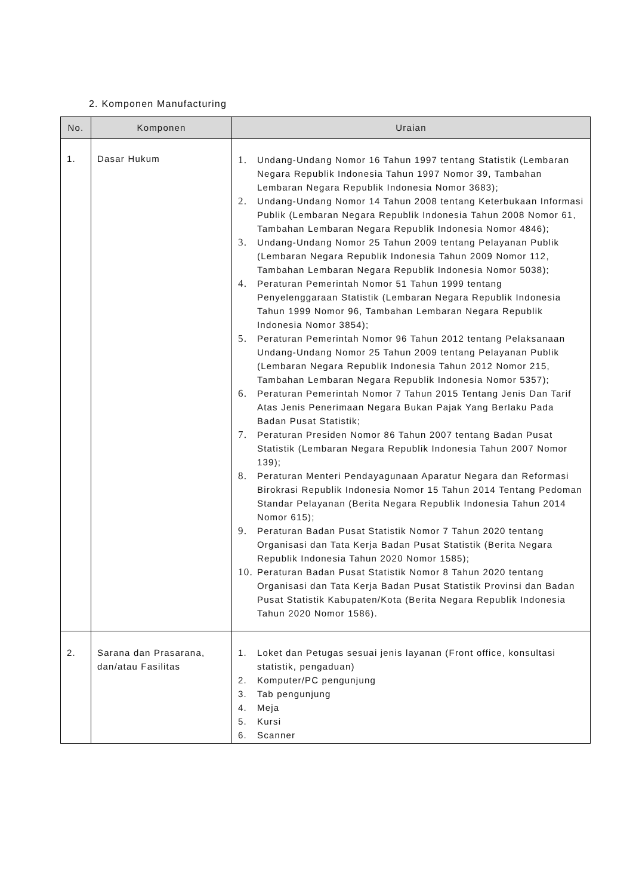2. Komponen Manufacturing
| No. | Komponen | Uraian |
| --- | --- | --- |
| 1. | Dasar Hukum | 1. Undang-Undang Nomor 16 Tahun 1997 tentang Statistik (Lembaran Negara Republik Indonesia Tahun 1997 Nomor 39, Tambahan Lembaran Negara Republik Indonesia Nomor 3683); 2. Undang-Undang Nomor 14 Tahun 2008 tentang Keterbukaan Informasi Publik (Lembaran Negara Republik Indonesia Tahun 2008 Nomor 61, Tambahan Lembaran Negara Republik Indonesia Nomor 4846); 3. Undang-Undang Nomor 25 Tahun 2009 tentang Pelayanan Publik (Lembaran Negara Republik Indonesia Tahun 2009 Nomor 112, Tambahan Lembaran Negara Republik Indonesia Nomor 5038); 4. Peraturan Pemerintah Nomor 51 Tahun 1999 tentang Penyelenggaraan Statistik (Lembaran Negara Republik Indonesia Tahun 1999 Nomor 96, Tambahan Lembaran Negara Republik Indonesia Nomor 3854); 5. Peraturan Pemerintah Nomor 96 Tahun 2012 tentang Pelaksanaan Undang-Undang Nomor 25 Tahun 2009 tentang Pelayanan Publik (Lembaran Negara Republik Indonesia Tahun 2012 Nomor 215, Tambahan Lembaran Negara Republik Indonesia Nomor 5357); 6. Peraturan Pemerintah Nomor 7 Tahun 2015 Tentang Jenis Dan Tarif Atas Jenis Penerimaan Negara Bukan Pajak Yang Berlaku Pada Badan Pusat Statistik; 7. Peraturan Presiden Nomor 86 Tahun 2007 tentang Badan Pusat Statistik (Lembaran Negara Republik Indonesia Tahun 2007 Nomor 139); 8. Peraturan Menteri Pendayagunaan Aparatur Negara dan Reformasi Birokrasi Republik Indonesia Nomor 15 Tahun 2014 Tentang Pedoman Standar Pelayanan (Berita Negara Republik Indonesia Tahun 2014 Nomor 615); 9. Peraturan Badan Pusat Statistik Nomor 7 Tahun 2020 tentang Organisasi dan Tata Kerja Badan Pusat Statistik (Berita Negara Republik Indonesia Tahun 2020 Nomor 1585); 10. Peraturan Badan Pusat Statistik Nomor 8 Tahun 2020 tentang Organisasi dan Tata Kerja Badan Pusat Statistik Provinsi dan Badan Pusat Statistik Kabupaten/Kota (Berita Negara Republik Indonesia Tahun 2020 Nomor 1586). |
| 2. | Sarana dan Prasarana, dan/atau Fasilitas | 1. Loket dan Petugas sesuai jenis layanan (Front office, konsultasi statistik, pengaduan) 2. Komputer/PC pengunjung 3. Tab pengunjung 4. Meja 5. Kursi 6. Scanner |